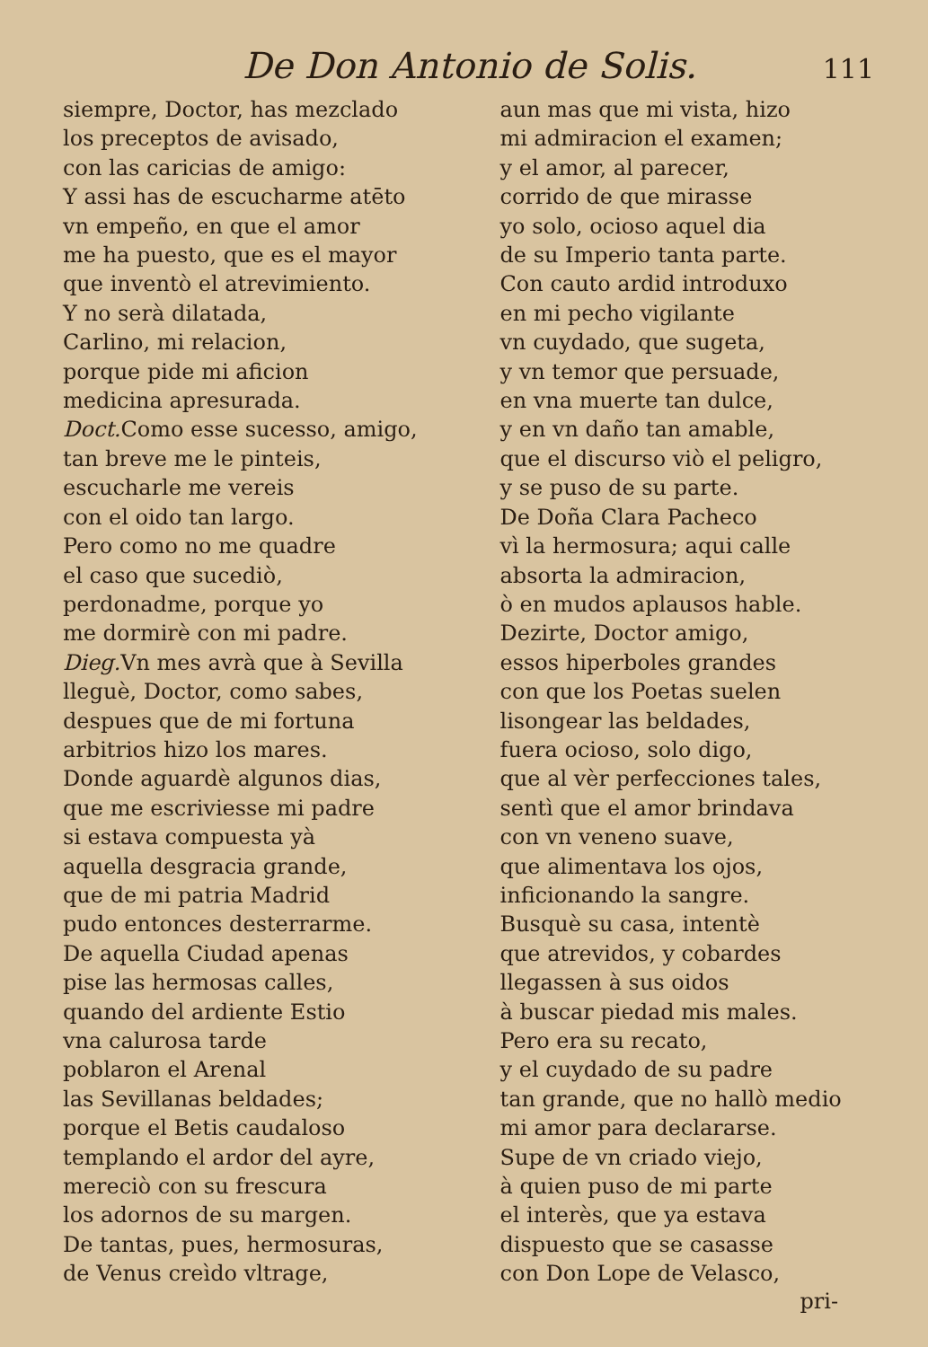De Don Antonio de Solis.
111
siempre, Doctor, has mezclado
los preceptos de avisado,
con las caricias de amigo:
Y assi has de escucharme atēto
vn empeño, en que el amor
me ha puesto, que es el mayor
que inventò el atrevimiento.
Y no serà dilatada,
Carlino, mi relacion,
porque pide mi aficion
medicina apresurada.
Doct. Como esse sucesso, amigo,
tan breve me le pinteis,
escucharle me vereis
con el oido tan largo.
Pero como no me quadre
el caso que sucediò,
perdonadme, porque yo
me dormirè con mi padre.
Dieg. Vn mes avrà que à Sevilla
lleguè, Doctor, como sabes,
despues que de mi fortuna
arbitrios hizo los mares.
Donde aguardè algunos dias,
que me escriviesse mi padre
si estava compuesta yà
aquella desgracia grande,
que de mi patria Madrid
pudo entonces desterrarme.
De aquella Ciudad apenas
pise las hermosas calles,
quando del ardiente Estio
vna calurosa tarde
poblaron el Arenal
las Sevillanas beldades;
porque el Betis caudaloso
templando el ardor del ayre,
mereciò con su frescura
los adornos de su margen.
De tantas, pues, hermosuras,
de Venus creìdo vltrage,
aun mas que mi vista, hizo
mi admiracion el examen;
y el amor, al parecer,
corrido de que mirasse
yo solo, ocioso aquel dia
de su Imperio tanta parte.
Con cauto ardid introduxo
en mi pecho vigilante
vn cuydado, que sugeta,
y vn temor que persuade,
en vna muerte tan dulce,
y en vn daño tan amable,
que el discurso viò el peligro,
y se puso de su parte.
De Doña Clara Pacheco
vì la hermosura; aqui calle
absorta la admiracion,
ò en mudos aplausos hable.
Dezirte, Doctor amigo,
essos hiperboles grandes
con que los Poetas suelen
lisongear las beldades,
fuera ocioso, solo digo,
que al vèr perfecciones tales,
sentì que el amor brindava
con vn veneno suave,
que alimentava los ojos,
inficionando la sangre.
Busquè su casa, intentè
que atrevidos, y cobardes
llegassen à sus oidos
à buscar piedad mis males.
Pero era su recato,
y el cuydado de su padre
tan grande, que no hallò medio
mi amor para declararse.
Supe de vn criado viejo,
à quien puso de mi parte
el interès, que ya estava
dispuesto que se casasse
con Don Lope de Velasco,
pri-